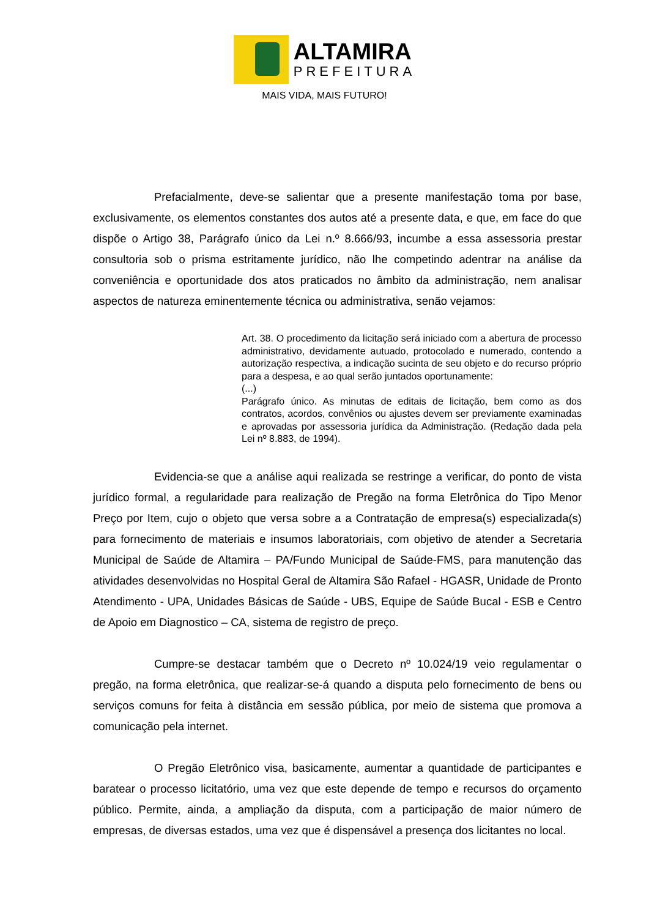ALTAMIRA
PREFEITURA
MAIS VIDA, MAIS FUTURO!
Prefacialmente, deve-se salientar que a presente manifestação toma por base, exclusivamente, os elementos constantes dos autos até a presente data, e que, em face do que dispõe o Artigo 38, Parágrafo único da Lei n.º 8.666/93, incumbe a essa assessoria prestar consultoria sob o prisma estritamente jurídico, não lhe competindo adentrar na análise da conveniência e oportunidade dos atos praticados no âmbito da administração, nem analisar aspectos de natureza eminentemente técnica ou administrativa, senão vejamos:
Art. 38. O procedimento da licitação será iniciado com a abertura de processo administrativo, devidamente autuado, protocolado e numerado, contendo a autorização respectiva, a indicação sucinta de seu objeto e do recurso próprio para a despesa, e ao qual serão juntados oportunamente:
(...)
Parágrafo único. As minutas de editais de licitação, bem como as dos contratos, acordos, convênios ou ajustes devem ser previamente examinadas e aprovadas por assessoria jurídica da Administração. (Redação dada pela Lei nº 8.883, de 1994).
Evidencia-se que a análise aqui realizada se restringe a verificar, do ponto de vista jurídico formal, a regularidade para realização de Pregão na forma Eletrônica do Tipo Menor Preço por Item, cujo o objeto que versa sobre a a Contratação de empresa(s) especializada(s) para fornecimento de materiais e insumos laboratoriais, com objetivo de atender a Secretaria Municipal de Saúde de Altamira – PA/Fundo Municipal de Saúde-FMS, para manutenção das atividades desenvolvidas no Hospital Geral de Altamira São Rafael - HGASR, Unidade de Pronto Atendimento - UPA, Unidades Básicas de Saúde - UBS, Equipe de Saúde Bucal - ESB e Centro de Apoio em Diagnostico – CA, sistema de registro de preço.
Cumpre-se destacar também que o Decreto nº 10.024/19 veio regulamentar o pregão, na forma eletrônica, que realizar-se-á quando a disputa pelo fornecimento de bens ou serviços comuns for feita à distância em sessão pública, por meio de sistema que promova a comunicação pela internet.
O Pregão Eletrônico visa, basicamente, aumentar a quantidade de participantes e baratear o processo licitatório, uma vez que este depende de tempo e recursos do orçamento público. Permite, ainda, a ampliação da disputa, com a participação de maior número de empresas, de diversas estados, uma vez que é dispensável a presença dos licitantes no local.